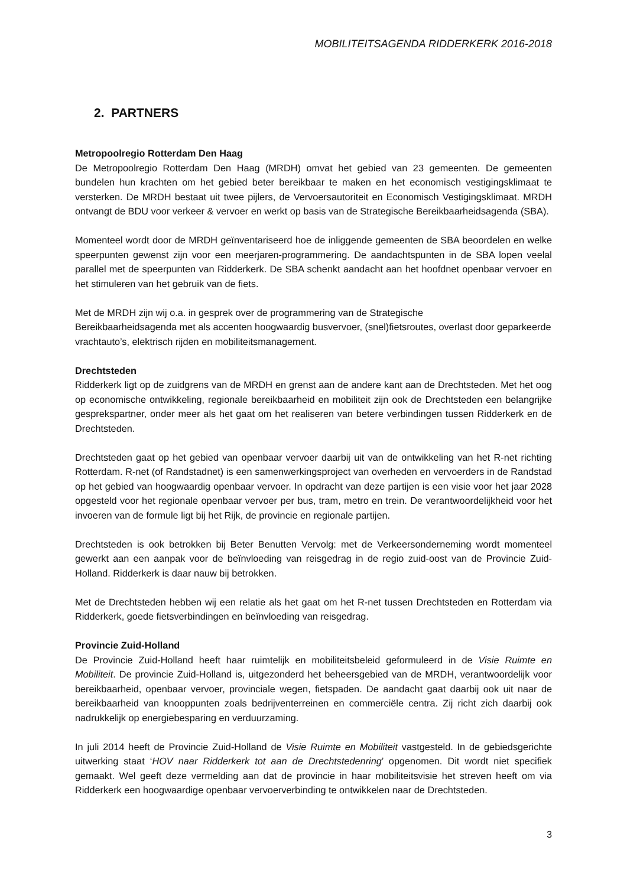MOBILITEITSAGENDA RIDDERKERK 2016-2018
2. PARTNERS
Metropoolregio Rotterdam Den Haag
De Metropoolregio Rotterdam Den Haag (MRDH) omvat het gebied van 23 gemeenten. De gemeenten bundelen hun krachten om het gebied beter bereikbaar te maken en het economisch vestigingsklimaat te versterken. De MRDH bestaat uit twee pijlers, de Vervoersautoriteit en Economisch Vestigingsklimaat. MRDH ontvangt de BDU voor verkeer & vervoer en werkt op basis van de Strategische Bereikbaarheidsagenda (SBA).
Momenteel wordt door de MRDH geïnventariseerd hoe de inliggende gemeenten de SBA beoordelen en welke speerpunten gewenst zijn voor een meerjaren-programmering. De aandachtspunten in de SBA lopen veelal parallel met de speerpunten van Ridderkerk. De SBA schenkt aandacht aan het hoofdnet openbaar vervoer en het stimuleren van het gebruik van de fiets.
Met de MRDH zijn wij o.a. in gesprek over de programmering van de Strategische
Bereikbaarheidsagenda met als accenten hoogwaardig busvervoer, (snel)fietsroutes, overlast door geparkeerde vrachtauto’s, elektrisch rijden en mobiliteitsmanagement.
Drechtsteden
Ridderkerk ligt op de zuidgrens van de MRDH en grenst aan de andere kant aan de Drechtsteden. Met het oog op economische ontwikkeling, regionale bereikbaarheid en mobiliteit zijn ook de Drechtsteden een belangrijke gesprekspartner, onder meer als het gaat om het realiseren van betere verbindingen tussen Ridderkerk en de Drechtsteden.
Drechtsteden gaat op het gebied van openbaar vervoer daarbij uit van de ontwikkeling van het R-net richting Rotterdam. R-net (of Randstadnet) is een samenwerkingsproject van overheden en vervoerders in de Randstad op het gebied van hoogwaardig openbaar vervoer. In opdracht van deze partijen is een visie voor het jaar 2028 opgesteld voor het regionale openbaar vervoer per bus, tram, metro en trein. De verantwoordelijkheid voor het invoeren van de formule ligt bij het Rijk, de provincie en regionale partijen.
Drechtsteden is ook betrokken bij Beter Benutten Vervolg: met de Verkeersonderneming wordt momenteel gewerkt aan een aanpak voor de beïnvloeding van reisgedrag in de regio zuid-oost van de Provincie Zuid-Holland. Ridderkerk is daar nauw bij betrokken.
Met de Drechtsteden hebben wij een relatie als het gaat om het R-net tussen Drechtsteden en Rotterdam via Ridderkerk, goede fietsverbindingen en beïnvloeding van reisgedrag.
Provincie Zuid-Holland
De Provincie Zuid-Holland heeft haar ruimtelijk en mobiliteitsbeleid geformuleerd in de Visie Ruimte en Mobiliteit. De provincie Zuid-Holland is, uitgezonderd het beheersgebied van de MRDH, verantwoordelijk voor bereikbaarheid, openbaar vervoer, provinciale wegen, fietspaden. De aandacht gaat daarbij ook uit naar de bereikbaarheid van knooppunten zoals bedrijventerreinen en commerciële centra. Zij richt zich daarbij ook nadrukkelijk op energiebesparing en verduurzaming.
In juli 2014 heeft de Provincie Zuid-Holland de Visie Ruimte en Mobiliteit vastgesteld. In de gebiedsgerichte uitwerking staat ‘HOV naar Ridderkerk tot aan de Drechtstedenring’ opgenomen. Dit wordt niet specifiek gemaakt. Wel geeft deze vermelding aan dat de provincie in haar mobiliteitsvisie het streven heeft om via Ridderkerk een hoogwaardige openbaar vervoerverbinding te ontwikkelen naar de Drechtsteden.
3